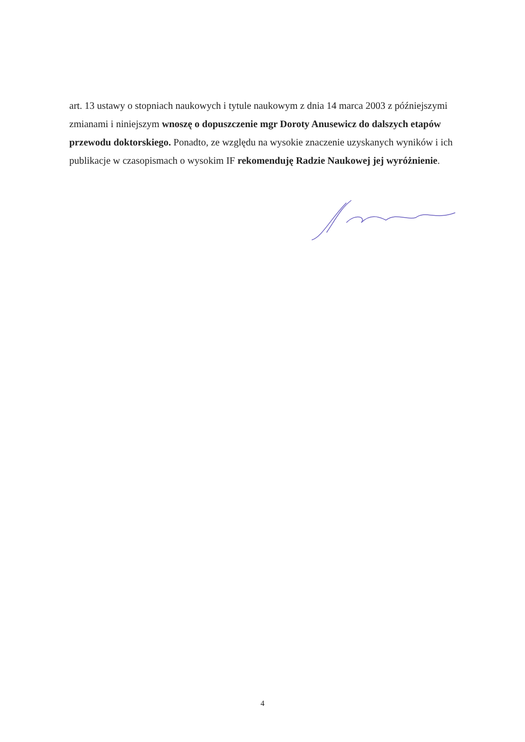art. 13 ustawy o stopniach naukowych i tytule naukowym z dnia 14 marca 2003 z późniejszymi zmianami i niniejszym wnoszę o dopuszczenie mgr Doroty Anusewicz do dalszych etapów przewodu doktorskiego. Ponadto, ze względu na wysokie znaczenie uzyskanych wyników i ich publikacje w czasopismach o wysokim IF rekomenduję Radzie Naukowej jej wyróżnienie.
4